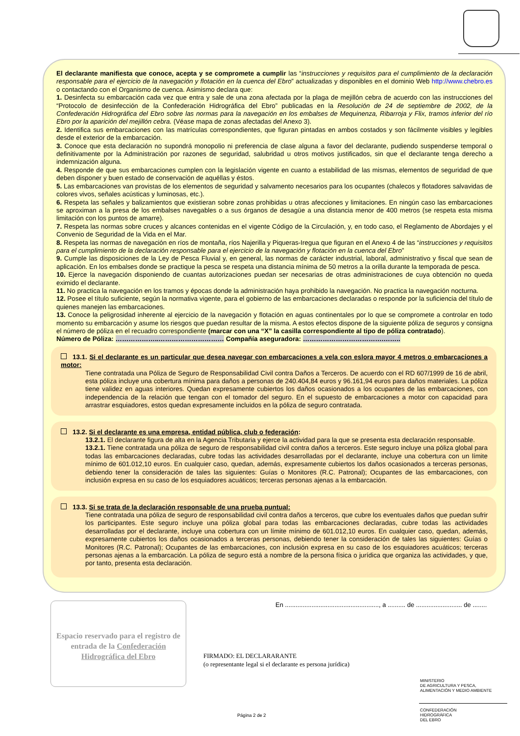El declarante manifiesta que conoce, acepta y se compromete a cumplir las “instrucciones y requisitos para el cumplimiento de la declaración responsable para el ejercicio de la navegación y flotación en la cuenca del Ebro” actualizadas y disponibles en el dominio Web http://www.chebro.es o contactando con el Organismo de cuenca. Asimismo declara que:
1. Desinfecta su embarcación cada vez que entra y sale de una zona afectada por la plaga de mejillón cebra de acuerdo con las instrucciones del “Protocolo de desinfección de la Confederación Hidrográfica del Ebro” publicadas en la Resolución de 24 de septiembre de 2002, de la Confederación Hidrográfica del Ebro sobre las normas para la navegación en los embalses de Mequinenza, Ribarroja y Flix, tramos inferior del río Ebro por la aparición del mejillón cebra. (Véase mapa de zonas afectadas del Anexo 3).
2. Identifica sus embarcaciones con las matrículas correspondientes, que figuran pintadas en ambos costados y son fácilmente visibles y legibles desde el exterior de la embarcación.
3. Conoce que esta declaración no supondrá monopolio ni preferencia de clase alguna a favor del declarante, pudiendo suspenderse temporal o definitivamente por la Administración por razones de seguridad, salubridad u otros motivos justificados, sin que el declarante tenga derecho a indemnización alguna.
4. Responde de que sus embarcaciones cumplen con la legislación vigente en cuanto a estabilidad de las mismas, elementos de seguridad de que deben disponer y buen estado de conservación de aquéllas y éstos.
5. Las embarcaciones van provistas de los elementos de seguridad y salvamento necesarios para los ocupantes (chalecos y flotadores salvavidas de colores vivos, señales acústicas y luminosas, etc.).
6. Respeta las señales y balizamientos que existieran sobre zonas prohibidas u otras afecciones y limitaciones. En ningún caso las embarcaciones se aproximan a la presa de los embalses navegables o a sus órganos de desagüe a una distancia menor de 400 metros (se respeta esta misma limitación con los puntos de amarre).
7. Respeta las normas sobre cruces y alcances contenidas en el vigente Código de la Circulación, y, en todo caso, el Reglamento de Abordajes y el Convenio de Seguridad de la Vida en el Mar.
8. Respeta las normas de navegación en ríos de montaña, ríos Najerilla y Piqueras-Iregua que figuran en el Anexo 4 de las “instrucciones y requisitos para el cumplimiento de la declaración responsable para el ejercicio de la navegación y flotación en la cuenca del Ebro”
9. Cumple las disposiciones de la Ley de Pesca Fluvial y, en general, las normas de carácter industrial, laboral, administrativo y fiscal que sean de aplicación. En los embalses donde se practique la pesca se respeta una distancia mínima de 50 metros a la orilla durante la temporada de pesca.
10. Ejerce la navegación disponiendo de cuantas autorizaciones puedan ser necesarias de otras administraciones de cuya obtención no queda eximido el declarante.
11. No practica la navegación en los tramos y épocas donde la administración haya prohibido la navegación. No practica la navegación nocturna.
12. Posee el título suficiente, según la normativa vigente, para el gobierno de las embarcaciones declaradas o responde por la suficiencia del título de quienes manejen las embarcaciones.
13. Conoce la peligrosidad inherente al ejercicio de la navegación y flotación en aguas continentales por lo que se compromete a controlar en todo momento su embarcación y asume los riesgos que puedan resultar de la misma. A estos efectos dispone de la siguiente póliza de seguros y consigna el número de póliza en el recuadro correspondiente (marcar con una “X” la casilla correspondiente al tipo de póliza contratado).
Número de Póliza: ………………..………………………… Compañía aseguradora: ……………………………….……..
13.1. Si el declarante es un particular que desea navegar con embarcaciones a vela con eslora mayor 4 metros o embarcaciones a motor:
Tiene contratada una Póliza de Seguro de Responsabilidad Civil contra Daños a Terceros. De acuerdo con el RD 607/1999 de 16 de abril, esta póliza incluye una cobertura mínima para daños a personas de 240.404,84 euros y 96.161,94 euros para daños materiales. La póliza tiene validez en aguas interiores. Quedan expresamente cubiertos los daños ocasionados a los ocupantes de las embarcaciones, con independencia de la relación que tengan con el tomador del seguro. En el supuesto de embarcaciones a motor con capacidad para arrastrar esquiadores, estos quedan expresamente incluidos en la póliza de seguro contratada.
13.2. Si el declarante es una empresa, entidad pública, club o federación:
13.2.1. El declarante figura de alta en la Agencia Tributaria y ejerce la actividad para la que se presenta esta declaración responsable.
13.2.1. Tiene contratada una póliza de seguro de responsabilidad civil contra daños a terceros. Este seguro incluye una póliza global para todas las embarcaciones declaradas, cubre todas las actividades desarrolladas por el declarante, incluye una cobertura con un límite mínimo de 601.012,10 euros. En cualquier caso, quedan, además, expresamente cubiertos los daños ocasionados a terceras personas, debiendo tener la consideración de tales las siguientes: Guías o Monitores (R.C. Patronal); Ocupantes de las embarcaciones, con inclusión expresa en su caso de los esquiadores acuáticos; terceras personas ajenas a la embarcación.
13.3. Si se trata de la declaración responsable de una prueba puntual:
Tiene contratada una póliza de seguro de responsabilidad civil contra daños a terceros, que cubre los eventuales daños que puedan sufrir los participantes. Este seguro incluye una póliza global para todas las embarcaciones declaradas, cubre todas las actividades desarrolladas por el declarante, incluye una cobertura con un límite mínimo de 601.012,10 euros. En cualquier caso, quedan, además, expresamente cubiertos los daños ocasionados a terceras personas, debiendo tener la consideración de tales las siguientes: Guías o Monitores (R.C. Patronal); Ocupantes de las embarcaciones, con inclusión expresa en su caso de los esquiadores acuáticos; terceras personas ajenas a la embarcación. La póliza de seguro está a nombre de la persona física o jurídica que organiza las actividades, y que, por tanto, presenta esta declaración.
Espacio reservado para el registro de entrada de la Confederación Hidrográfica del Ebro
En ....................................................., a .......... de .......................... de ........
FIRMADO: EL DECLARARANTE
(o representante legal si el declarante es persona jurídica)
MINISTERIO
DE AGRICULTURA Y PESCA,
ALIMENTACIÓN Y MEDIO AMBIENTE
CONFEDERACIÓN
HIDROGRÁFICA
DEL EBRO
Página 2 de 2